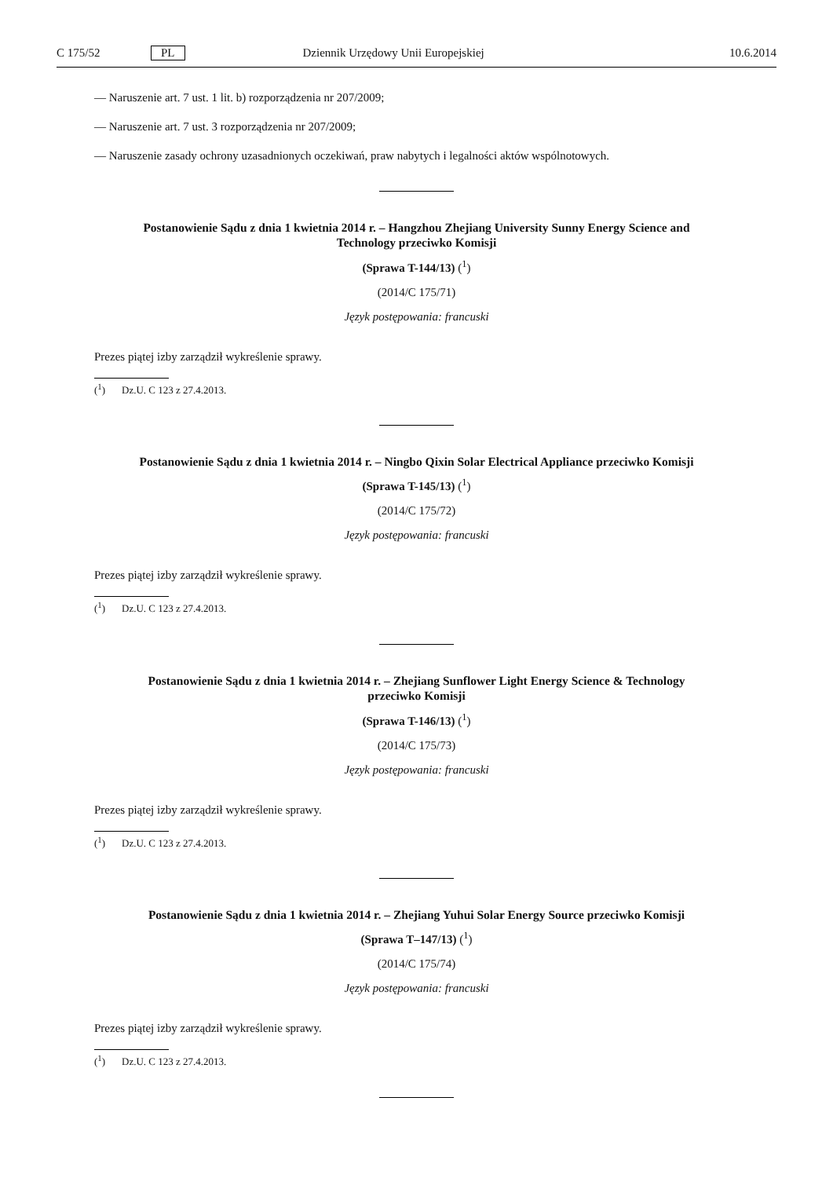C 175/52 PL Dziennik Urzędowy Unii Europejskiej 10.6.2014
— Naruszenie art. 7 ust. 1 lit. b) rozporządzenia nr 207/2009;
— Naruszenie art. 7 ust. 3 rozporządzenia nr 207/2009;
— Naruszenie zasady ochrony uzasadnionych oczekiwań, praw nabytych i legalności aktów wspólnotowych.
Postanowienie Sądu z dnia 1 kwietnia 2014 r. – Hangzhou Zhejiang University Sunny Energy Science and Technology przeciwko Komisji
(Sprawa T-144/13) (<sup>1</sup>)
(2014/C 175/71)
Język postępowania: francuski
Prezes piątej izby zarządził wykreślenie sprawy.
(<sup>1</sup>) Dz.U. C 123 z 27.4.2013.
Postanowienie Sądu z dnia 1 kwietnia 2014 r. – Ningbo Qixin Solar Electrical Appliance przeciwko Komisji
(Sprawa T-145/13) (<sup>1</sup>)
(2014/C 175/72)
Język postępowania: francuski
Prezes piątej izby zarządził wykreślenie sprawy.
(<sup>1</sup>) Dz.U. C 123 z 27.4.2013.
Postanowienie Sądu z dnia 1 kwietnia 2014 r. – Zhejiang Sunflower Light Energy Science & Technology przeciwko Komisji
(Sprawa T-146/13) (<sup>1</sup>)
(2014/C 175/73)
Język postępowania: francuski
Prezes piątej izby zarządził wykreślenie sprawy.
(<sup>1</sup>) Dz.U. C 123 z 27.4.2013.
Postanowienie Sądu z dnia 1 kwietnia 2014 r. – Zhejiang Yuhui Solar Energy Source przeciwko Komisji
(Sprawa T–147/13) (<sup>1</sup>)
(2014/C 175/74)
Język postępowania: francuski
Prezes piątej izby zarządził wykreślenie sprawy.
(<sup>1</sup>) Dz.U. C 123 z 27.4.2013.